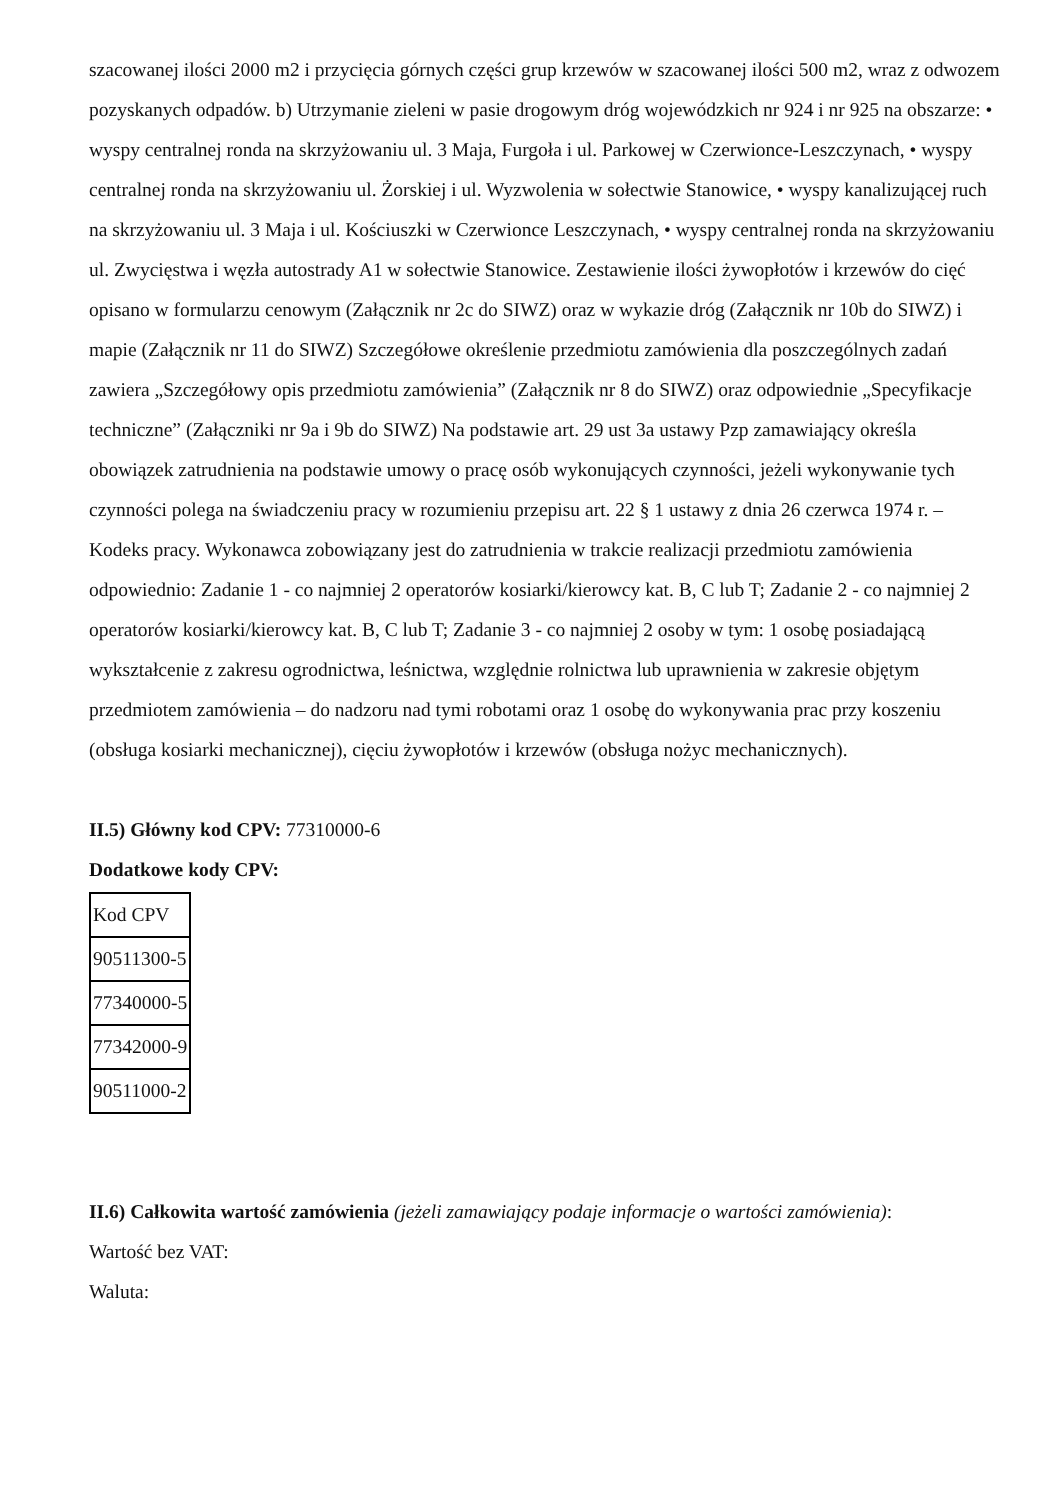szacowanej ilości 2000 m2 i przycięcia górnych części grup krzewów w szacowanej ilości 500 m2, wraz z odwozem pozyskanych odpadów. b) Utrzymanie zieleni w pasie drogowym dróg wojewódzkich nr 924 i nr 925 na obszarze: • wyspy centralnej ronda na skrzyżowaniu ul. 3 Maja, Furgoła i ul. Parkowej w Czerwionce-Leszczynach, • wyspy centralnej ronda na skrzyżowaniu ul. Żorskiej i ul. Wyzwolenia w sołectwie Stanowice, • wyspy kanalizującej ruch na skrzyżowaniu ul. 3 Maja i ul. Kościuszki w Czerwionce Leszczynach, • wyspy centralnej ronda na skrzyżowaniu ul. Zwycięstwa i węzła autostrady A1 w sołectwie Stanowice. Zestawienie ilości żywopłotów i krzewów do cięć opisano w formularzu cenowym (Załącznik nr 2c do SIWZ) oraz w wykazie dróg (Załącznik nr 10b do SIWZ) i mapie (Załącznik nr 11 do SIWZ) Szczegółowe określenie przedmiotu zamówienia dla poszczególnych zadań zawiera „Szczegółowy opis przedmiotu zamówienia” (Załącznik nr 8 do SIWZ) oraz odpowiednie „Specyfikacje techniczne” (Załączniki nr 9a i 9b do SIWZ) Na podstawie art. 29 ust 3a ustawy Pzp zamawiający określa obowiązek zatrudnienia na podstawie umowy o pracę osób wykonujących czynności, jeżeli wykonywanie tych czynności polega na świadczeniu pracy w rozumieniu przepisu art. 22 § 1 ustawy z dnia 26 czerwca 1974 r. – Kodeks pracy. Wykonawca zobowiązany jest do zatrudnienia w trakcie realizacji przedmiotu zamówienia odpowiednio: Zadanie 1 - co najmniej 2 operatorów kosiarki/kierowcy kat. B, C lub T; Zadanie 2 - co najmniej 2 operatorów kosiarki/kierowcy kat. B, C lub T; Zadanie 3 - co najmniej 2 osoby w tym: 1 osobę posiadającą wykształcenie z zakresu ogrodnictwa, leśnictwa, względnie rolnictwa lub uprawnienia w zakresie objętym przedmiotem zamówienia – do nadzoru nad tymi robotami oraz 1 osobę do wykonywania prac przy koszeniu (obsługa kosiarki mechanicznej), cięciu żywopłotów i krzewów (obsługa nożyc mechanicznych).
II.5) Główny kod CPV: 77310000-6
Dodatkowe kody CPV:
| Kod CPV |
| 90511300-5 |
| 77340000-5 |
| 77342000-9 |
| 90511000-2 |
II.6) Całkowita wartość zamówienia (jeżeli zamawiający podaje informacje o wartości zamówienia):
Wartość bez VAT:
Waluta: